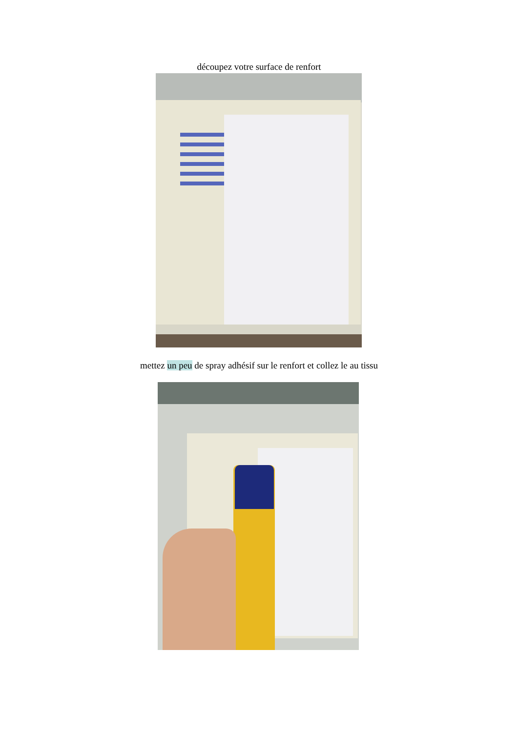découpez votre surface de renfort
mettez un peu de spray adhésif sur le renfort et collez le au tissu